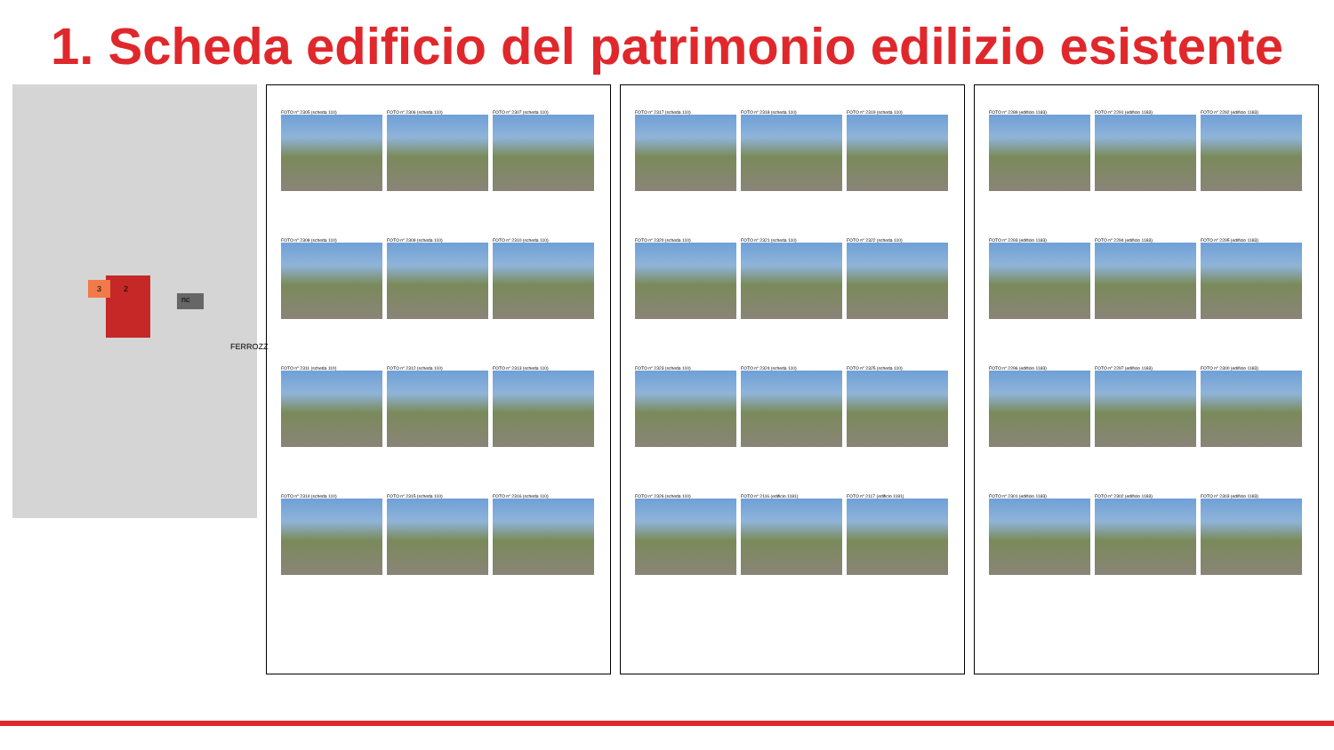1. Scheda edificio del patrimonio edilizio esistente
2 3
nc
FERROZZ
FOTO n° 2305 (scheda 110)
FOTO n° 2306 (scheda 110)
FOTO n° 2307 (scheda 110)
FOTO n° 2308 (scheda 110)
FOTO n° 2309 (scheda 110)
FOTO n° 2310 (scheda 110)
FOTO n° 2311 (scheda 110)
FOTO n° 2312 (scheda 110)
FOTO n° 2313 (scheda 110)
FOTO n° 2314 (scheda 110)
FOTO n° 2315 (scheda 110)
FOTO n° 2316 (scheda 110)
FOTO n° 2317 (scheda 110)
FOTO n° 2318 (scheda 110)
FOTO n° 2319 (scheda 110)
FOTO n° 2320 (scheda 110)
FOTO n° 2321 (scheda 110)
FOTO n° 2322 (scheda 110)
FOTO n° 2323 (scheda 110)
FOTO n° 2324 (scheda 110)
FOTO n° 2325 (scheda 110)
FOTO n° 2326 (scheda 110)
FOTO n° 2116 (edificio 1181)
FOTO n° 2117 (edificio 1181)
FOTO n° 2289 (edificio 1183)
FOTO n° 2291 (edificio 1183)
FOTO n° 2292 (edificio 1183)
FOTO n° 2293 (edificio 1183)
FOTO n° 2294 (edificio 1183)
FOTO n° 2295 (edificio 1183)
FOTO n° 2296 (edificio 1183)
FOTO n° 2297 (edificio 1183)
FOTO n° 2300 (edificio 1183)
FOTO n° 2301 (edificio 1183)
FOTO n° 2302 (edificio 1183)
FOTO n° 2303 (edificio 1183)